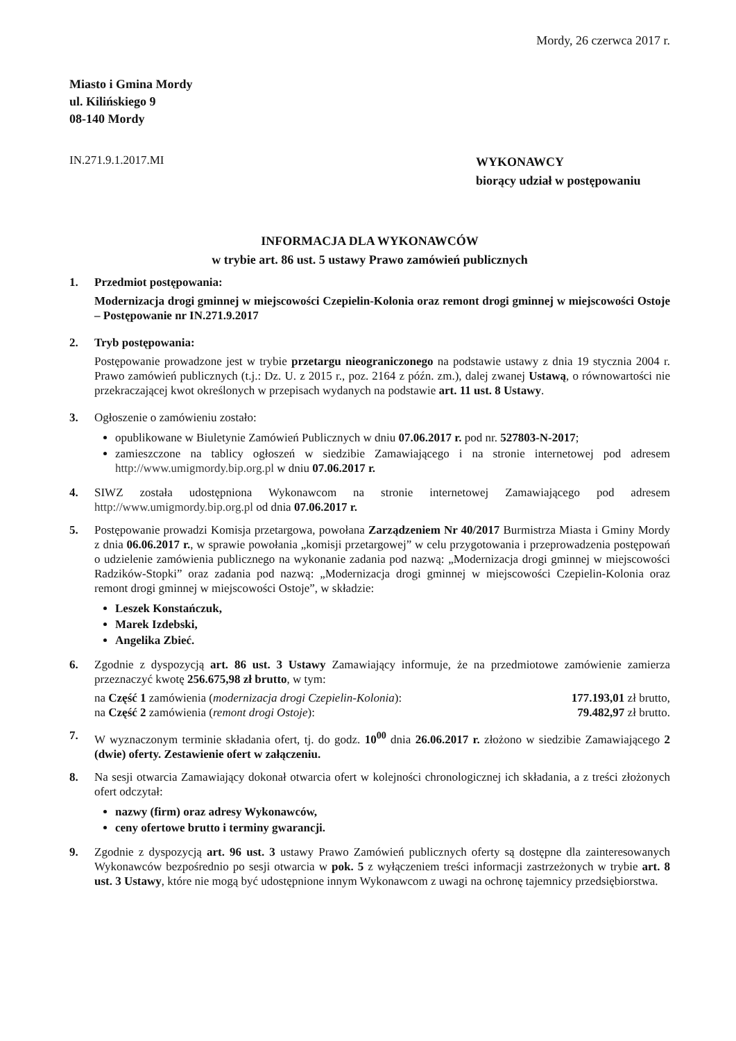Mordy, 26 czerwca 2017 r.
Miasto i Gmina Mordy
ul. Kilińskiego 9
08-140 Mordy
IN.271.9.1.2017.MI
WYKONAWCY
biorący udział w postępowaniu
INFORMACJA DLA WYKONAWCÓW
w trybie art. 86 ust. 5 ustawy Prawo zamówień publicznych
1. Przedmiot postępowania:
Modernizacja drogi gminnej w miejscowości Czepielin-Kolonia oraz remont drogi gminnej w miejscowości Ostoje – Postępowanie nr IN.271.9.2017
2. Tryb postępowania:
Postępowanie prowadzone jest w trybie przetargu nieograniczonego na podstawie ustawy z dnia 19 stycznia 2004 r. Prawo zamówień publicznych (t.j.: Dz. U. z 2015 r., poz. 2164 z późn. zm.), dalej zwanej Ustawą, o równowartości nie przekraczającej kwot określonych w przepisach wydanych na podstawie art. 11 ust. 8 Ustawy.
3. Ogłoszenie o zamówieniu zostało:
opublikowane w Biuletynie Zamówień Publicznych w dniu 07.06.2017 r. pod nr. 527803-N-2017;
zamieszczone na tablicy ogłoszeń w siedzibie Zamawiającego i na stronie internetowej pod adresem http://www.umigmordy.bip.org.pl w dniu 07.06.2017 r.
4. SIWZ została udostępniona Wykonawcom na stronie internetowej Zamawiającego pod adresem http://www.umigmordy.bip.org.pl od dnia 07.06.2017 r.
5. Postępowanie prowadzi Komisja przetargowa, powołana Zarządzeniem Nr 40/2017 Burmistrza Miasta i Gminy Mordy z dnia 06.06.2017 r., w sprawie powołania „komisji przetargowej” w celu przygotowania i przeprowadzenia postępowań o udzielenie zamówienia publicznego na wykonanie zadania pod nazwą: „Modernizacja drogi gminnej w miejscowości Radzików-Stopki” oraz zadania pod nazwą: „Modernizacja drogi gminnej w miejscowości Czepielin-Kolonia oraz remont drogi gminnej w miejscowości Ostoje”, w składzie:
Leszek Konstańczuk,
Marek Izdebski,
Angelika Zbieć.
6. Zgodnie z dyspozycją art. 86 ust. 3 Ustawy Zamawiający informuje, że na przedmiotowe zamówienie zamierza przeznaczyć kwotę 256.675,98 zł brutto, w tym:
na Część 1 zamówienia (modernizacja drogi Czepielin-Kolonia): 177.193,01 zł brutto,
na Część 2 zamówienia (remont drogi Ostoje): 79.482,97 zł brutto.
7. W wyznaczonym terminie składania ofert, tj. do godz. 10<sup>00</sup> dnia 26.06.2017 r. złożono w siedzibie Zamawiającego 2 (dwie) oferty. Zestawienie ofert w załączeniu.
8. Na sesji otwarcia Zamawiający dokonał otwarcia ofert w kolejności chronologicznej ich składania, a z treści złożonych ofert odczytał:
nazwy (firm) oraz adresy Wykonawców,
ceny ofertowe brutto i terminy gwarancji.
9. Zgodnie z dyspozycją art. 96 ust. 3 ustawy Prawo Zamówień publicznych oferty są dostępne dla zainteresowanych Wykonawców bezpośrednio po sesji otwarcia w pok. 5 z wyłączeniem treści informacji zastrzeżonych w trybie art. 8 ust. 3 Ustawy, które nie mogą być udostępnione innym Wykonawcom z uwagi na ochronę tajemnicy przedsiębiorstwa.